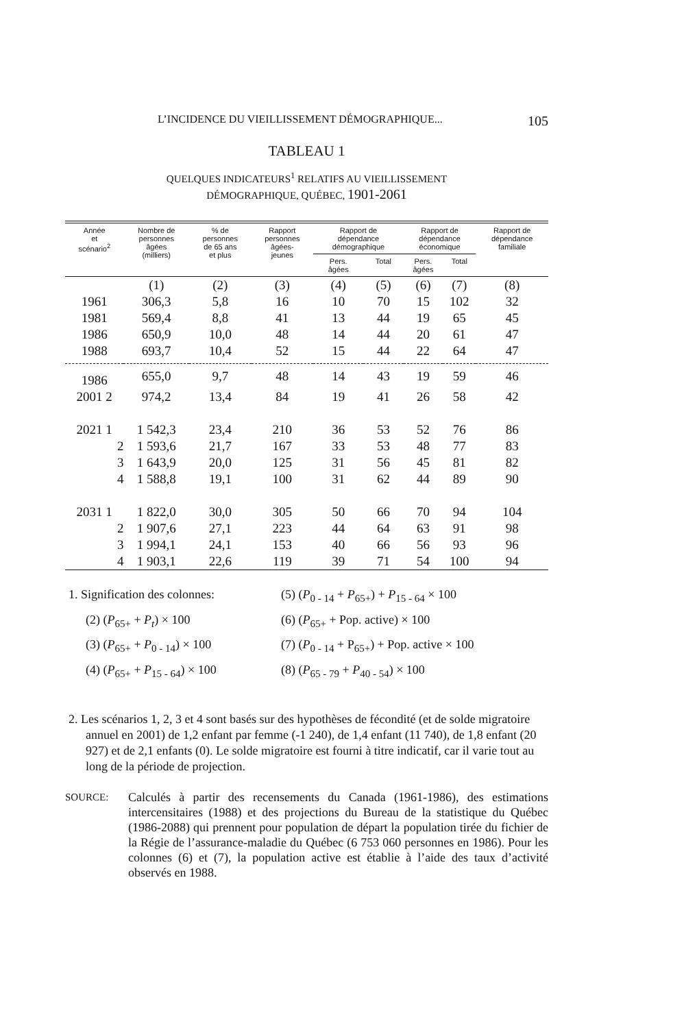L’INCIDENCE DU VIEILLISSEMENT DÉMOGRAPHIQUE... 105
TABLEAU 1
QUELQUES INDICATEURS<sup>1</sup> RELATIFS AU VIEILLISSEMENT
DÉMOGRAPHIQUE, QUÉBEC, 1901-2061
| Année et scénario<sup>2</sup> | Nombre de personnes âgées (milliers) | % de personnes de 65 ans et plus | Rapport personnes âgées- jeunes | Rapport de dépendance démographique | | Rapport de dépendance économique | | Rapport de dépendance familiale |
| --- | --- | --- | --- | --- | --- | --- | --- | --- |
| | | | | Pers. âgées | Total | Pers. âgées | Total | |
| | (1) | (2) | (3) | (4) | (5) | (6) | (7) | (8) |
| 1961 | 306,3 | 5,8 | 16 | 10 | 70 | 15 | 102 | 32 |
| 1981 | 569,4 | 8,8 | 41 | 13 | 44 | 19 | 65 | 45 |
| 1986 | 650,9 | 10,0 | 48 | 14 | 44 | 20 | 61 | 47 |
| 1988 | 693,7 | 10,4 | 52 | 15 | 44 | 22 | 64 | 47 |
| 1986 | 655,0 | 9,7 | 48 | 14 | 43 | 19 | 59 | 46 |
| 2001 2 | 974,2 | 13,4 | 84 | 19 | 41 | 26 | 58 | 42 |
| 2021 1 | 1 542,3 | 23,4 | 210 | 36 | 53 | 52 | 76 | 86 |
| 2 | 1 593,6 | 21,7 | 167 | 33 | 53 | 48 | 77 | 83 |
| 3 | 1 643,9 | 20,0 | 125 | 31 | 56 | 45 | 81 | 82 |
| 4 | 1 588,8 | 19,1 | 100 | 31 | 62 | 44 | 89 | 90 |
| 2031 1 | 1 822,0 | 30,0 | 305 | 50 | 66 | 70 | 94 | 104 |
| 2 | 1 907,6 | 27,1 | 223 | 44 | 64 | 63 | 91 | 98 |
| 3 | 1 994,1 | 24,1 | 153 | 40 | 66 | 56 | 93 | 96 |
| 4 | 1 903,1 | 22,6 | 119 | 39 | 71 | 54 | 100 | 94 |
1. Signification des colonnes:
(5) (P<sub>0 - 14</sub> + P<sub>65+</sub>) + P<sub>15 - 64</sub> × 100
(2) (P<sub>65+</sub> + P<sub>t</sub>) × 100
(6) (P<sub>65+</sub> + Pop. active) × 100
(3) (P<sub>65+</sub> + P<sub>0 - 14</sub>) × 100
(7) (P<sub>0 - 14</sub> + P<sub>65+</sub>) + Pop. active × 100
(4) (P<sub>65+</sub> + P<sub>15 - 64</sub>) × 100
(8) (P<sub>65 - 79</sub> + P<sub>40 - 54</sub>) × 100
2. Les scénarios 1, 2, 3 et 4 sont basés sur des hypothèses de fécondité (et de solde migratoire annuel en 2001) de 1,2 enfant par femme (-1 240), de 1,4 enfant (11 740), de 1,8 enfant (20 927) et de 2,1 enfants (0). Le solde migratoire est fourni à titre indicatif, car il varie tout au long de la période de projection.
SOURCE:
Calculés à partir des recensements du Canada (1961-1986), des estimations intercensitaires (1988) et des projections du Bureau de la statistique du Québec (1986-2088) qui prennent pour population de départ la population tirée du fichier de la Régie de l’assurance-maladie du Québec (6 753 060 personnes en 1986). Pour les colonnes (6) et (7), la population active est établie à l’aide des taux d’activité observés en 1988.